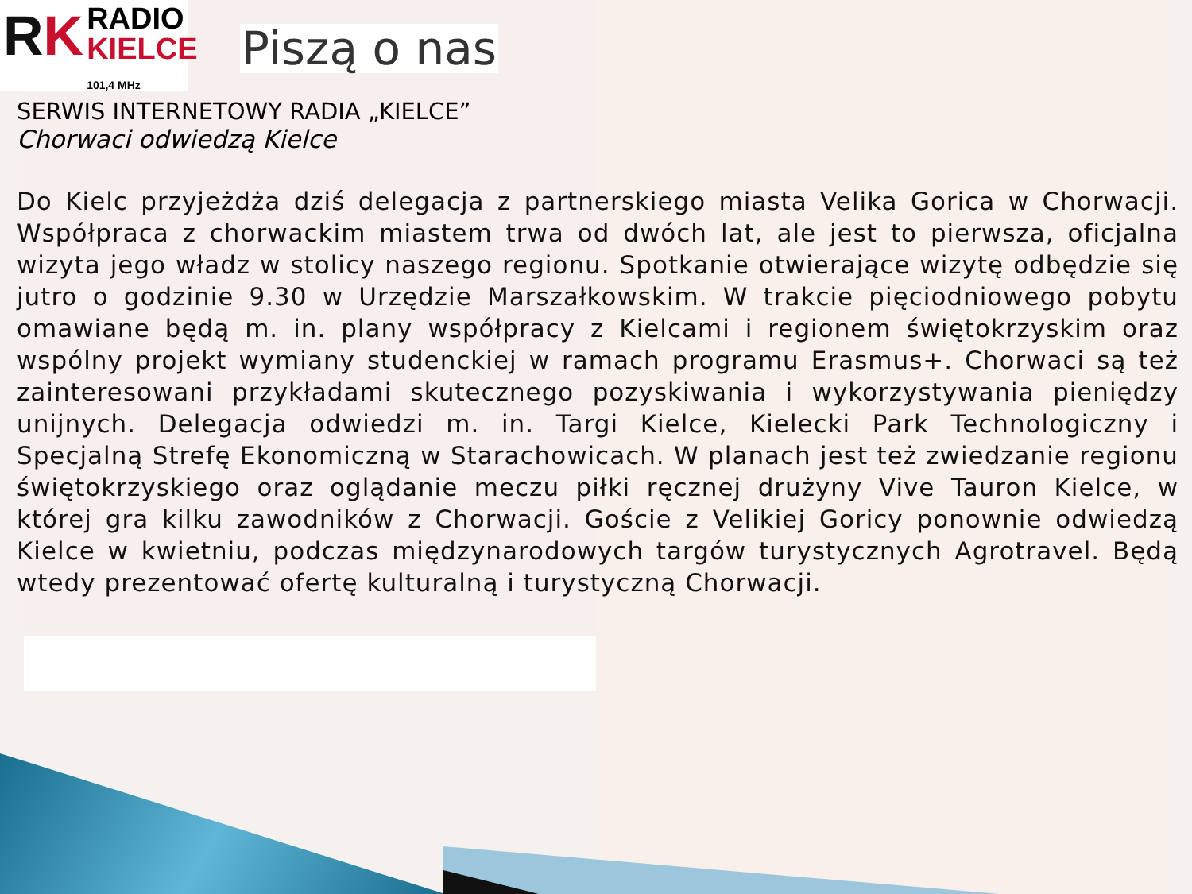RK
RADIO
KIELCE
101,4 MHz
Piszą o nas
SERWIS INTERNETOWY RADIA „KIELCE”
Chorwaci odwiedzą Kielce
Do Kielc przyjeżdża dziś delegacja z partnerskiego miasta Velika Gorica w Chorwacji. Współpraca z chorwackim miastem trwa od dwóch lat, ale jest to pierwsza, oficjalna wizyta jego władz w stolicy naszego regionu. Spotkanie otwierające wizytę odbędzie się jutro o godzinie 9.30 w Urzędzie Marszałkowskim. W trakcie pięciodniowego pobytu omawiane będą m. in. plany współpracy z Kielcami i regionem świętokrzyskim oraz wspólny projekt wymiany studenckiej w ramach programu Erasmus+. Chorwaci są też zainteresowani przykładami skutecznego pozyskiwania i wykorzystywania pieniędzy unijnych. Delegacja odwiedzi m. in. Targi Kielce, Kielecki Park Technologiczny i Specjalną Strefę Ekonomiczną w Starachowicach. W planach jest też zwiedzanie regionu świętokrzyskiego oraz oglądanie meczu piłki ręcznej drużyny Vive Tauron Kielce, w której gra kilku zawodników z Chorwacji. Goście z Velikiej Goricy ponownie odwiedzą Kielce w kwietniu, podczas międzynarodowych targów turystycznych Agrotravel. Będą wtedy prezentować ofertę kulturalną i turystyczną Chorwacji.